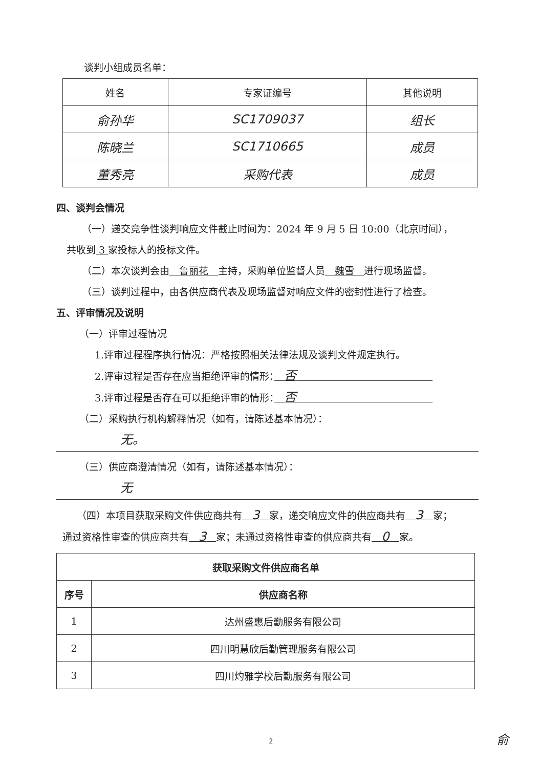谈判小组成员名单：
| 姓名 | 专家证编号 | 其他说明 |
| --- | --- | --- |
| 俞孙华 | SC1709037 | 组长 |
| 陈晓兰 | SC1710665 | 成员 |
| 董秀亮 | 采购代表 | 成员 |
四、谈判会情况
（一）递交竞争性谈判响应文件截止时间为：2024 年 9 月 5 日 10:00（北京时间），
共收到 3 家投标人的投标文件。
（二）本次谈判会由　鲁丽花　主持，采购单位监督人员　魏雪　进行现场监督。
（三）谈判过程中，由各供应商代表及现场监督对响应文件的密封性进行了检查。
五、评审情况及说明
（一）评审过程情况
1.评审过程程序执行情况：严格按照相关法律法规及谈判文件规定执行。
2.评审过程是否存在应当拒绝评审的情形：　否　　　　　　　　　　　　　　
3.评审过程是否存在可以拒绝评审的情形：　否　　　　　　　　　　　　　　
（二）采购执行机构解释情况（如有，请陈述基本情况）：
无。
（三）供应商澄清情况（如有，请陈述基本情况）：
无
（四）本项目获取采购文件供应商共有　3　家，递交响应文件的供应商共有　3　家；
通过资格性审查的供应商共有　3　家；未通过资格性审查的供应商共有　0　家。
| 获取采购文件供应商名单 | |
| --- | --- |
| 序号 | 供应商名称 |
| 1 | 达州盛惠后勤服务有限公司 |
| 2 | 四川明慧欣后勤管理服务有限公司 |
| 3 | 四川灼雅学校后勤服务有限公司 |
2 俞